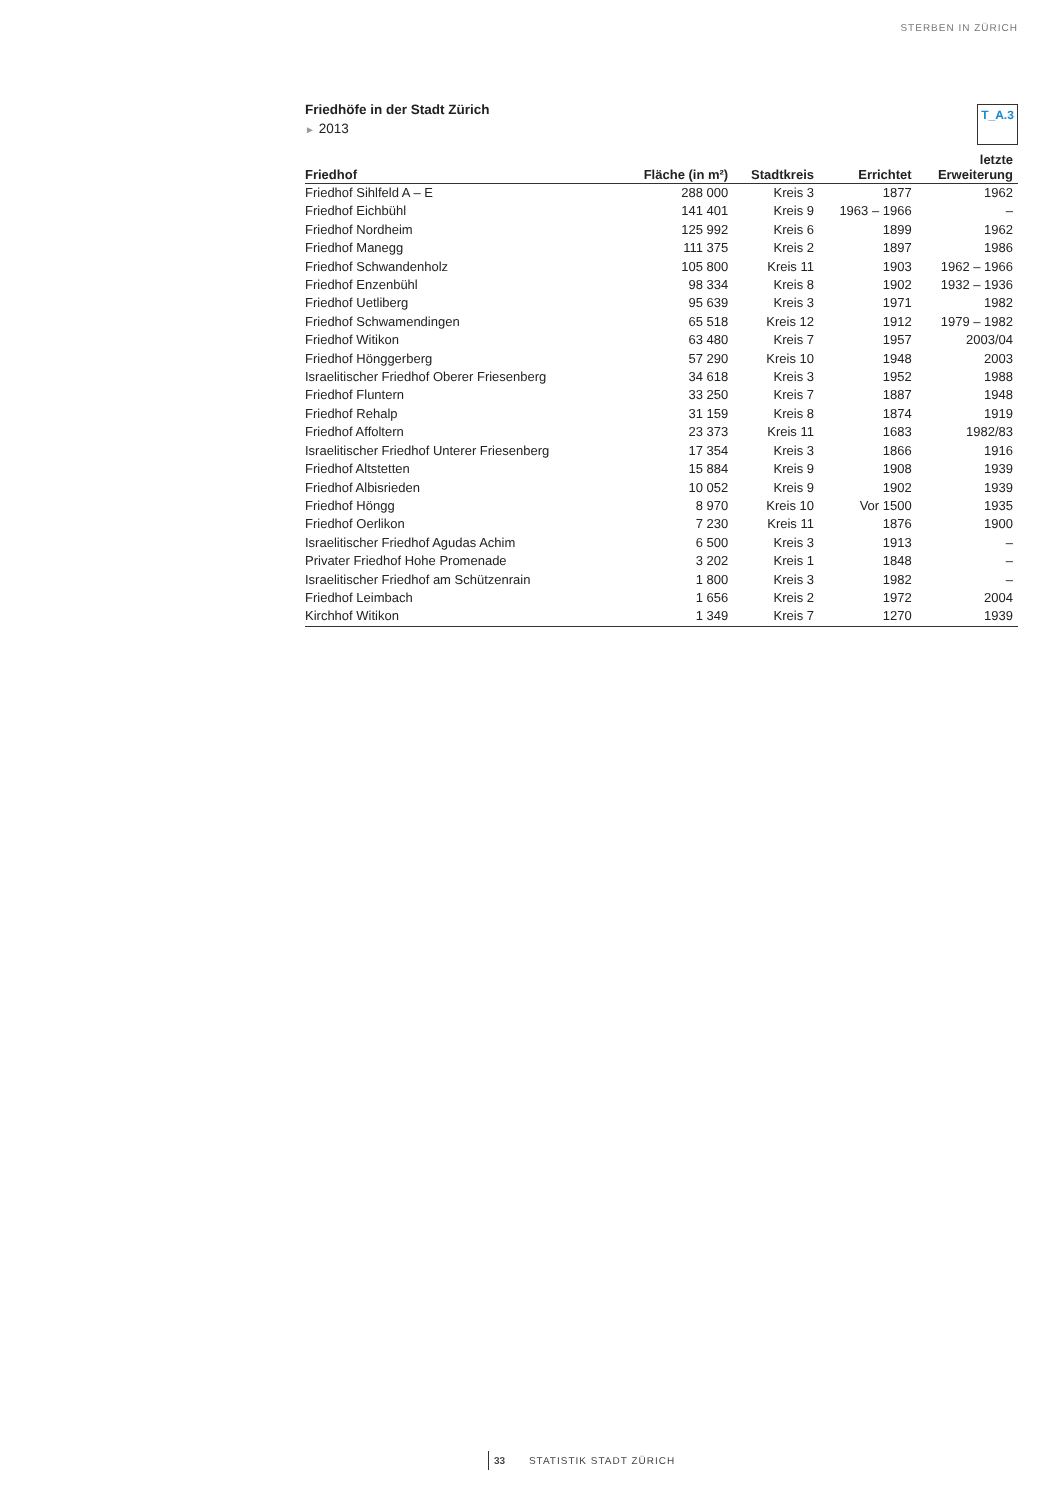STERBEN IN ZÜRICH
T_A.3
Friedhöfe in der Stadt Zürich
► 2013
| Friedhof | Fläche (in m²) | Stadtkreis | Errichtet | letzte Erweiterung |
| --- | --- | --- | --- | --- |
| Friedhof Sihlfeld A – E | 288 000 | Kreis 3 | 1877 | 1962 |
| Friedhof Eichbühl | 141 401 | Kreis 9 | 1963 – 1966 | – |
| Friedhof Nordheim | 125 992 | Kreis 6 | 1899 | 1962 |
| Friedhof Manegg | 111 375 | Kreis 2 | 1897 | 1986 |
| Friedhof Schwandenholz | 105 800 | Kreis 11 | 1903 | 1962 – 1966 |
| Friedhof Enzenbühl | 98 334 | Kreis 8 | 1902 | 1932 – 1936 |
| Friedhof Uetliberg | 95 639 | Kreis 3 | 1971 | 1982 |
| Friedhof Schwamendingen | 65 518 | Kreis 12 | 1912 | 1979 – 1982 |
| Friedhof Witikon | 63 480 | Kreis 7 | 1957 | 2003/04 |
| Friedhof Hönggerberg | 57 290 | Kreis 10 | 1948 | 2003 |
| Israelitischer Friedhof Oberer Friesenberg | 34 618 | Kreis 3 | 1952 | 1988 |
| Friedhof Fluntern | 33 250 | Kreis 7 | 1887 | 1948 |
| Friedhof Rehalp | 31 159 | Kreis 8 | 1874 | 1919 |
| Friedhof Affoltern | 23 373 | Kreis 11 | 1683 | 1982/83 |
| Israelitischer Friedhof Unterer Friesenberg | 17 354 | Kreis 3 | 1866 | 1916 |
| Friedhof Altstetten | 15 884 | Kreis 9 | 1908 | 1939 |
| Friedhof Albisrieden | 10 052 | Kreis 9 | 1902 | 1939 |
| Friedhof Höngg | 8 970 | Kreis 10 | Vor 1500 | 1935 |
| Friedhof Oerlikon | 7 230 | Kreis 11 | 1876 | 1900 |
| Israelitischer Friedhof Agudas Achim | 6 500 | Kreis 3 | 1913 | – |
| Privater Friedhof Hohe Promenade | 3 202 | Kreis 1 | 1848 | – |
| Israelitischer Friedhof am Schützenrain | 1 800 | Kreis 3 | 1982 | – |
| Friedhof Leimbach | 1 656 | Kreis 2 | 1972 | 2004 |
| Kirchhof Witikon | 1 349 | Kreis 7 | 1270 | 1939 |
33 STATISTIK STADT ZÜRICH